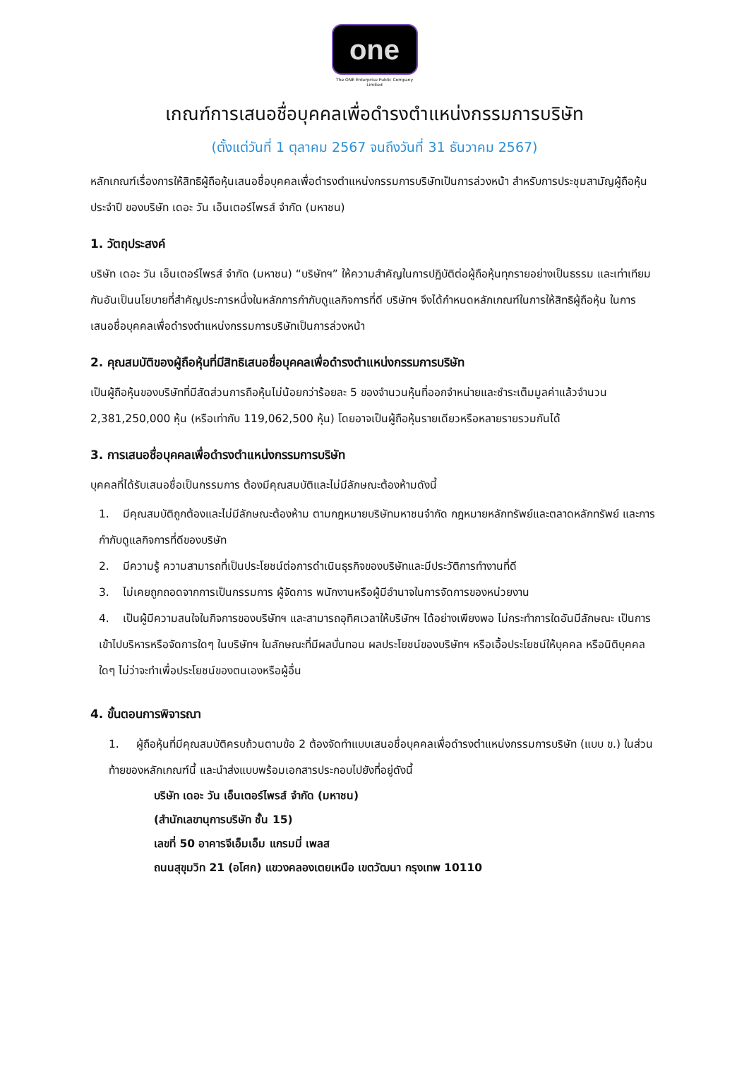one
The ONE Enterprise Public Company Limited
เกณฑ์การเสนอชื่อบุคคลเพื่อดำรงตำแหน่งกรรมการบริษัท
(ตั้งแต่วันที่ 1 ตุลาคม 2567 จนถึงวันที่ 31 ธันวาคม 2567)
หลักเกณฑ์เรื่องการให้สิทธิผู้ถือหุ้นเสนอชื่อบุคคลเพื่อดำรงตำแหน่งกรรมการบริษัทเป็นการล่วงหน้า สำหรับการประชุมสามัญผู้ถือหุ้น ประจำปี ของบริษัท เดอะ วัน เอ็นเตอร์ไพรส์ จำกัด (มหาชน)
1. วัตถุประสงค์
บริษัท เดอะ วัน เอ็นเตอร์ไพรส์ จำกัด (มหาชน) “บริษัทฯ” ให้ความสำคัญในการปฏิบัติต่อผู้ถือหุ้นทุกรายอย่างเป็นธรรม และเท่าเทียมกันอันเป็นนโยบายที่สำคัญประการหนึ่งในหลักการกำกับดูแลกิจการที่ดี บริษัทฯ จึงได้กำหนดหลักเกณฑ์ในการให้สิทธิผู้ถือหุ้น ในการเสนอชื่อบุคคลเพื่อดำรงตำแหน่งกรรมการบริษัทเป็นการล่วงหน้า
2. คุณสมบัติของผู้ถือหุ้นที่มีสิทธิเสนอชื่อบุคคลเพื่อดำรงตำแหน่งกรรมการบริษัท
เป็นผู้ถือหุ้นของบริษัทที่มีสัดส่วนการถือหุ้นไม่น้อยกว่าร้อยละ 5 ของจำนวนหุ้นที่ออกจำหน่ายและชำระเต็มมูลค่าแล้วจำนวน 2,381,250,000 หุ้น (หรือเท่ากับ 119,062,500 หุ้น) โดยอาจเป็นผู้ถือหุ้นรายเดียวหรือหลายรายรวมกันได้
3. การเสนอชื่อบุคคลเพื่อดำรงตำแหน่งกรรมการบริษัท
บุคคลที่ได้รับเสนอชื่อเป็นกรรมการ ต้องมีคุณสมบัติและไม่มีลักษณะต้องห้ามดังนี้
1. มีคุณสมบัติถูกต้องและไม่มีลักษณะต้องห้าม ตามกฎหมายบริษัทมหาชนจำกัด กฎหมายหลักทรัพย์และตลาดหลักทรัพย์ และการกำกับดูแลกิจการที่ดีของบริษัท
2. มีความรู้ ความสามารถที่เป็นประโยชน์ต่อการดำเนินธุรกิจของบริษัทและมีประวัติการทำงานที่ดี
3. ไม่เคยถูกถอดจากการเป็นกรรมการ ผู้จัดการ พนักงานหรือผู้มีอำนาจในการจัดการของหน่วยงาน
4. เป็นผู้มีความสนใจในกิจการของบริษัทฯ และสามารถอุทิศเวลาให้บริษัทฯ ได้อย่างเพียงพอ ไม่กระทำการใดอันมีลักษณะ เป็นการเข้าไปบริหารหรือจัดการใดๆ ในบริษัทฯ ในลักษณะที่มีผลบั่นทอน ผลประโยชน์ของบริษัทฯ หรือเอื้อประโยชน์ให้บุคคล หรือนิติบุคคลใดๆ ไม่ว่าจะทำเพื่อประโยชน์ของตนเองหรือผู้อื่น
4. ขั้นตอนการพิจารณา
1. ผู้ถือหุ้นที่มีคุณสมบัติครบถ้วนตามข้อ 2 ต้องจัดทำแบบเสนอชื่อบุคคลเพื่อดำรงตำแหน่งกรรมการบริษัท (แบบ ข.) ในส่วนท้ายของหลักเกณฑ์นี้ และนำส่งแบบพร้อมเอกสารประกอบไปยังที่อยู่ดังนี้
บริษัท เดอะ วัน เอ็นเตอร์ไพรส์ จำกัด (มหาชน)
(สำนักเลขานุการบริษัท ชั้น 15)
เลขที่ 50 อาคารจีเอ็มเอ็ม แกรมมี่ เพลส
ถนนสุขุมวิท 21 (อโศก) แขวงคลองเตยเหนือ เขตวัฒนา กรุงเทพ 10110